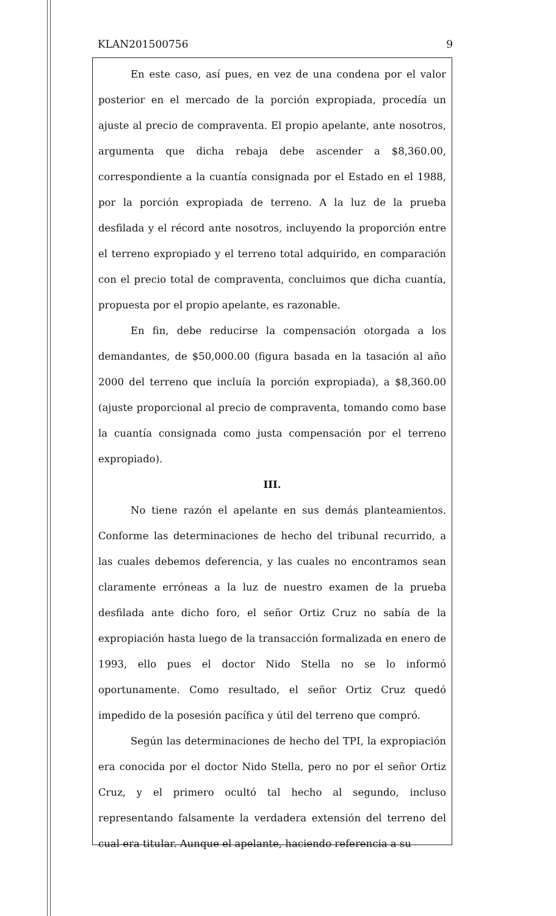KLAN201500756 9
En este caso, así pues, en vez de una condena por el valor posterior en el mercado de la porción expropiada, procedía un ajuste al precio de compraventa. El propio apelante, ante nosotros, argumenta que dicha rebaja debe ascender a $8,360.00, correspondiente a la cuantía consignada por el Estado en el 1988, por la porción expropiada de terreno. A la luz de la prueba desfilada y el récord ante nosotros, incluyendo la proporción entre el terreno expropiado y el terreno total adquirido, en comparación con el precio total de compraventa, concluimos que dicha cuantía, propuesta por el propio apelante, es razonable.
En fin, debe reducirse la compensación otorgada a los demandantes, de $50,000.00 (figura basada en la tasación al año 2000 del terreno que incluía la porción expropiada), a $8,360.00 (ajuste proporcional al precio de compraventa, tomando como base la cuantía consignada como justa compensación por el terreno expropiado).
III.
No tiene razón el apelante en sus demás planteamientos. Conforme las determinaciones de hecho del tribunal recurrido, a las cuales debemos deferencia, y las cuales no encontramos sean claramente erróneas a la luz de nuestro examen de la prueba desfilada ante dicho foro, el señor Ortiz Cruz no sabía de la expropiación hasta luego de la transacción formalizada en enero de 1993, ello pues el doctor Nido Stella no se lo informó oportunamente. Como resultado, el señor Ortiz Cruz quedó impedido de la posesión pacífica y útil del terreno que compró.
Según las determinaciones de hecho del TPI, la expropiación era conocida por el doctor Nido Stella, pero no por el señor Ortiz Cruz, y el primero ocultó tal hecho al segundo, incluso representando falsamente la verdadera extensión del terreno del cual era titular. Aunque el apelante, haciendo referencia a su